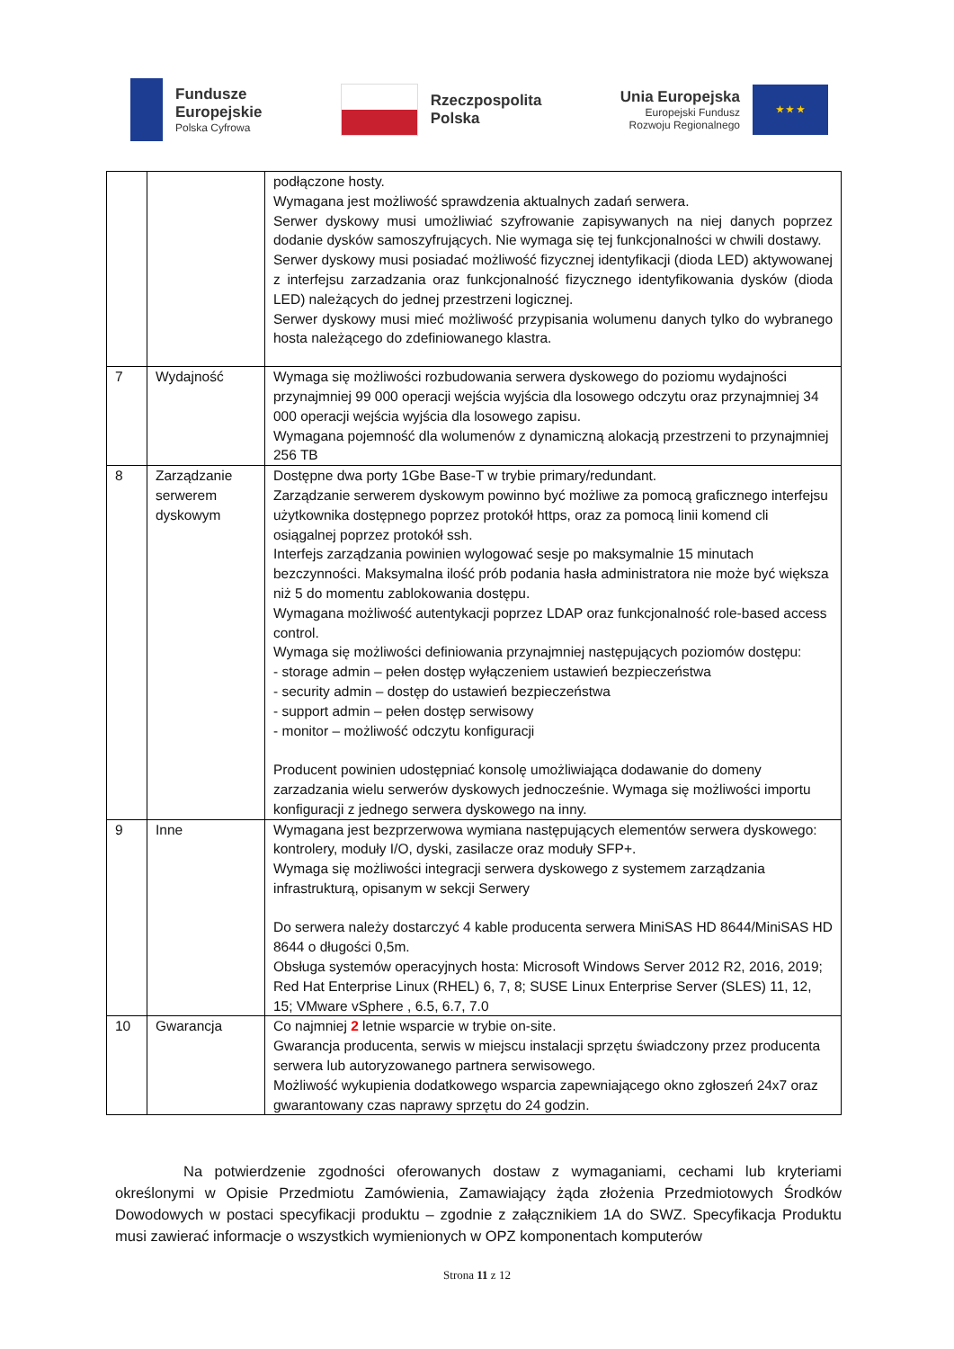Fundusze
Europejskie
Polska Cyfrowa
Rzeczpospolita
Polska
Unia Europejska
Europejski Fundusz
Rozwoju Regionalnego
★ ★ ★
| | | podłączone hosty. Wymagana jest możliwość sprawdzenia aktualnych zadań serwera. Serwer dyskowy musi umożliwiać szyfrowanie zapisywanych na niej danych poprzez dodanie dysków samoszyfrujących. Nie wymaga się tej funkcjonalności w chwili dostawy. Serwer dyskowy musi posiadać możliwość fizycznej identyfikacji (dioda LED) aktywowanej z interfejsu zarzadzania oraz funkcjonalność fizycznego identyfikowania dysków (dioda LED) należących do jednej przestrzeni logicznej. Serwer dyskowy musi mieć możliwość przypisania wolumenu danych tylko do wybranego hosta należącego do zdefiniowanego klastra. |
| 7 | Wydajność | Wymaga się możliwości rozbudowania serwera dyskowego do poziomu wydajności przynajmniej 99 000 operacji wejścia wyjścia dla losowego odczytu oraz przynajmniej 34 000 operacji wejścia wyjścia dla losowego zapisu. Wymagana pojemność dla wolumenów z dynamiczną alokacją przestrzeni to przynajmniej 256 TB |
| 8 | Zarządzanie serwerem dyskowym | Dostępne dwa porty 1Gbe Base-T w trybie primary/redundant. Zarządzanie serwerem dyskowym powinno być możliwe za pomocą graficznego interfejsu użytkownika dostępnego poprzez protokół https, oraz za pomocą linii komend cli osiągalnej poprzez protokół ssh. Interfejs zarządzania powinien wylogować sesje po maksymalnie 15 minutach bezczynności. Maksymalna ilość prób podania hasła administratora nie może być większa niż 5 do momentu zablokowania dostępu. Wymagana możliwość autentykacji poprzez LDAP oraz funkcjonalność role-based access control. Wymaga się możliwości definiowania przynajmniej następujących poziomów dostępu: - storage admin – pełen dostęp wyłączeniem ustawień bezpieczeństwa - security admin – dostęp do ustawień bezpieczeństwa - support admin – pełen dostęp serwisowy - monitor – możliwość odczytu konfiguracji Producent powinien udostępniać konsolę umożliwiająca dodawanie do domeny zarzadzania wielu serwerów dyskowych jednocześnie. Wymaga się możliwości importu konfiguracji z jednego serwera dyskowego na inny. |
| 9 | Inne | Wymagana jest bezprzerwowa wymiana następujących elementów serwera dyskowego: kontrolery, moduły I/O, dyski, zasilacze oraz moduły SFP+. Wymaga się możliwości integracji serwera dyskowego z systemem zarządzania infrastrukturą, opisanym w sekcji Serwery Do serwera należy dostarczyć 4 kable producenta serwera MiniSAS HD 8644/MiniSAS HD 8644 o długości 0,5m. Obsługa systemów operacyjnych hosta: Microsoft Windows Server 2012 R2, 2016, 2019; Red Hat Enterprise Linux (RHEL) 6, 7, 8; SUSE Linux Enterprise Server (SLES) 11, 12, 15; VMware vSphere , 6.5, 6.7, 7.0 |
| 10 | Gwarancja | Co najmniej 2 letnie wsparcie w trybie on-site. Gwarancja producenta, serwis w miejscu instalacji sprzętu świadczony przez producenta serwera lub autoryzowanego partnera serwisowego. Możliwość wykupienia dodatkowego wsparcia zapewniającego okno zgłoszeń 24x7 oraz gwarantowany czas naprawy sprzętu do 24 godzin. |
Na potwierdzenie zgodności oferowanych dostaw z wymaganiami, cechami lub kryteriami określonymi w Opisie Przedmiotu Zamówienia, Zamawiający żąda złożenia Przedmiotowych Środków Dowodowych w postaci specyfikacji produktu – zgodnie z załącznikiem 1A do SWZ. Specyfikacja Produktu musi zawierać informacje o wszystkich wymienionych w OPZ komponentach komputerów
Strona 11 z 12